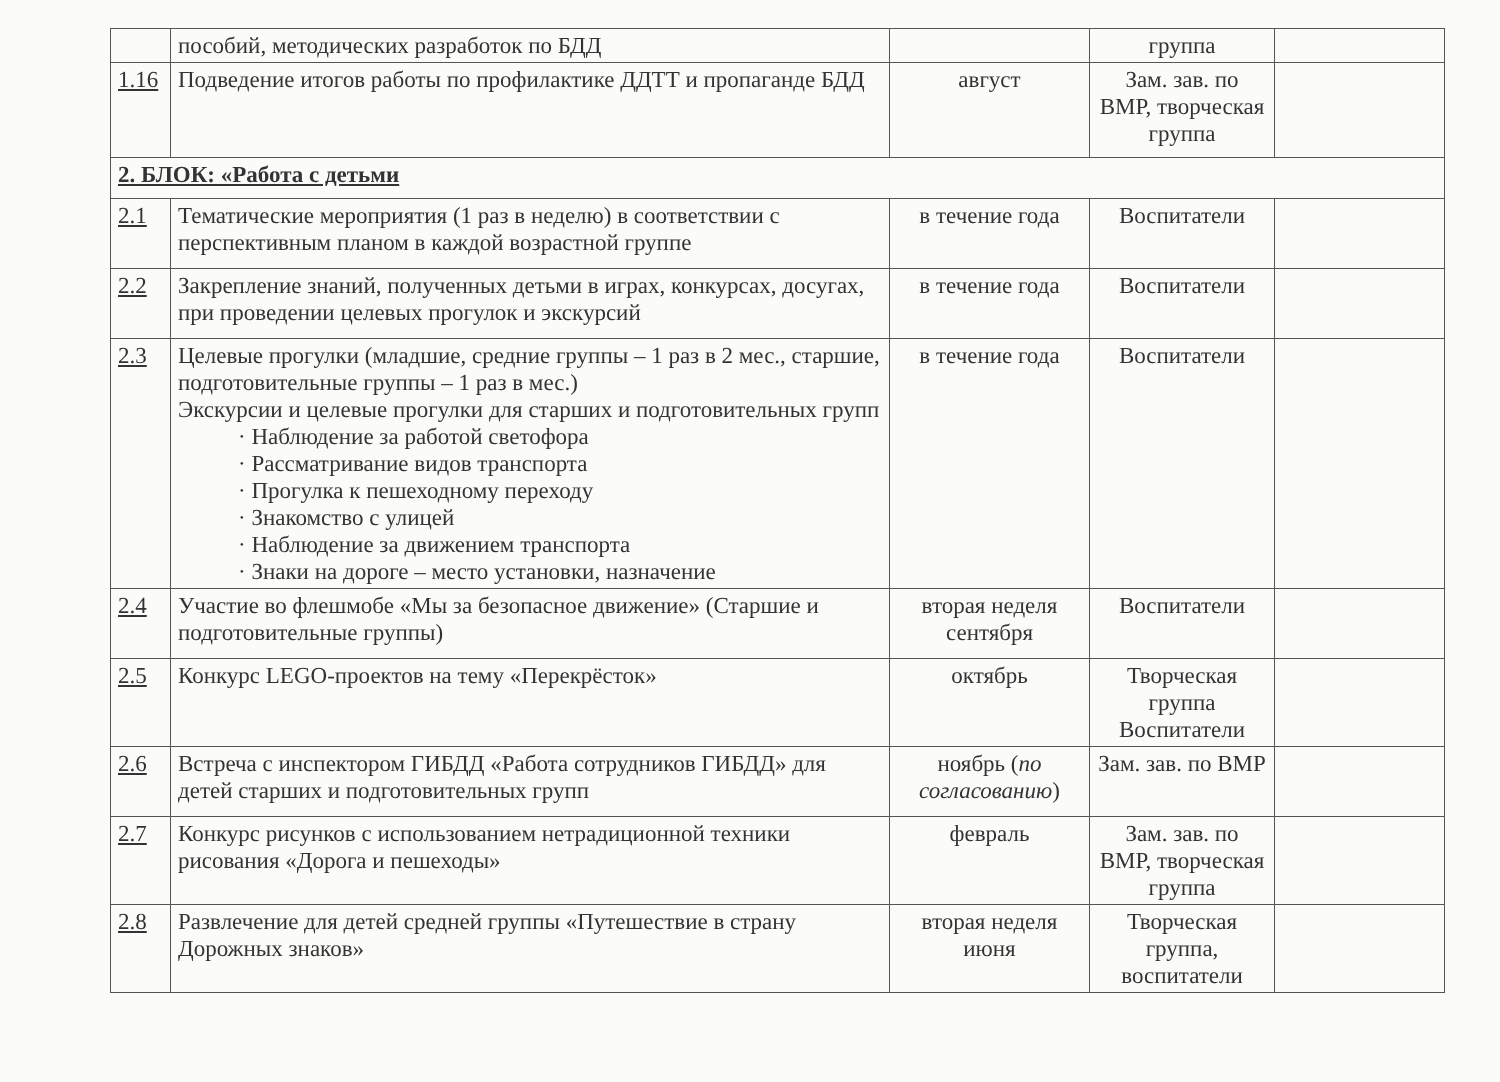| | пособий, методических разработок по БДД | | группа | |
| 1.16 | Подведение итогов работы по профилактике ДДТТ и пропаганде БДД | август | Зам. зав. по ВМР, творческая группа | |
| 2. БЛОК: «Работа с детьми | | | | |
| 2.1 | Тематические мероприятия (1 раз в неделю) в соответствии с перспективным планом в каждой возрастной группе | в течение года | Воспитатели | |
| 2.2 | Закрепление знаний, полученных детьми в играх, конкурсах, досугах, при проведении целевых прогулок и экскурсий | в течение года | Воспитатели | |
| 2.3 | Целевые прогулки (младшие, средние группы – 1 раз в 2 мес., старшие, подготовительные группы – 1 раз в мес.) Экскурсии и целевые прогулки для старших и подготовительных групп · Наблюдение за работой светофора · Рассматривание видов транспорта · Прогулка к пешеходному переходу · Знакомство с улицей · Наблюдение за движением транспорта · Знаки на дороге – место установки, назначение | в течение года | Воспитатели | |
| 2.4 | Участие во флешмобе «Мы за безопасное движение» (Старшие и подготовительные группы) | вторая неделя сентября | Воспитатели | |
| 2.5 | Конкурс LEGO-проектов на тему «Перекрёсток» | октябрь | Творческая группа Воспитатели | |
| 2.6 | Встреча с инспектором ГИБДД «Работа сотрудников ГИБДД» для детей старших и подготовительных групп | ноябрь ( по согласованию ) | Зам. зав. по ВМР | |
| 2.7 | Конкурс рисунков с использованием нетрадиционной техники рисования «Дорога и пешеходы» | февраль | Зам. зав. по ВМР, творческая группа | |
| 2.8 | Развлечение для детей средней группы «Путешествие в страну Дорожных знаков» | вторая неделя июня | Творческая группа, воспитатели | |